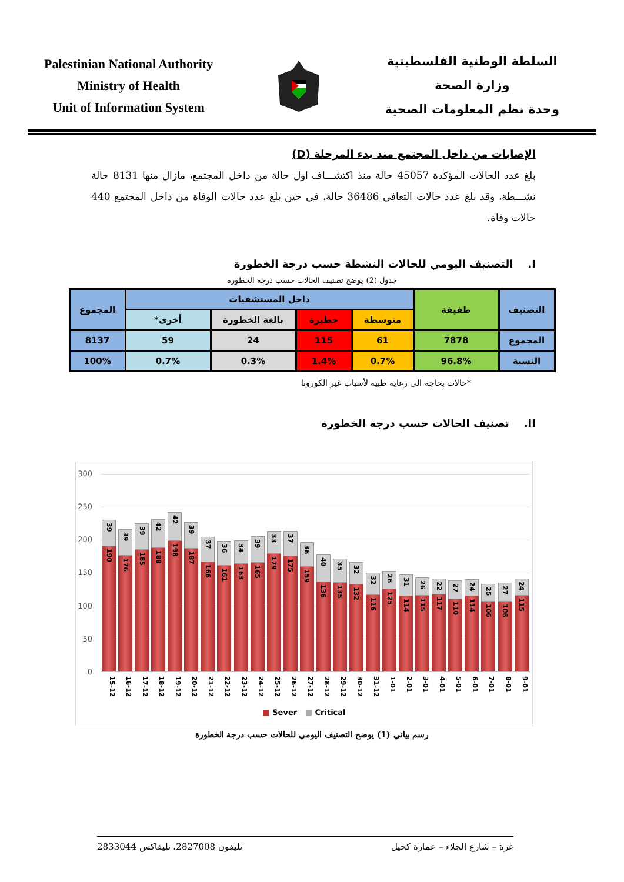Palestinian National Authority
Ministry of Health
Unit of Information System
السلطة الوطنية الفلسطينية
وزارة الصحة
وحدة نظم المعلومات الصحية
الإصابات من داخل المجتمع منذ بدء المرحلة (D)
بلغ عدد الحالات المؤكدة 45057 حالة منذ اكتشـــاف اول حالة من داخل المجتمع، مازال منها 8131 حالة نشـــطة، وقد بلغ عدد حالات التعافي 36486 حالة، في حين بلغ عدد حالات الوفاة من داخل المجتمع 440 حالات وفاة.
I. التصنيف اليومي للحالات النشطة حسب درجة الخطورة
جدول (2) يوضح تصنيف الحالات حسب درجة الخطورة
| التصنيف | طفيفة | داخل المستشفيات | | | | المجموع |
| --- | --- | --- | --- | --- | --- | --- |
| | | متوسطة | خطيرة | بالغة الخطورة | أخرى* | |
| المجموع | 7878 | 61 | 115 | 24 | 59 | 8137 |
| النسبة | 96.8% | 0.7% | 1.4% | 0.3% | 0.7% | 100% |
*حالات بحاجة الى رعاية طبية لأسباب غير الكورونا
II. تصنيف الحالات حسب درجة الخطورة
300
250
200
150
100
50
0
39
190
39
176
39
185
42
188
42
198
39
187
37
166
36
161
34
163
39
165
33
179
37
175
36
159
40
136
35
135
32
132
32
116
26
125
31
114
26
115
22
117
27
110
24
114
25
106
27
106
24
115
15-12 16-12 17-12 18-12 19-12 20-12 21-12 22-12 23-12 24-12 25-12 26-12 27-12 28-12 29-12 30-12 31-12 1-01 2-01 3-01 4-01 5-01 6-01 7-01 8-01 9-01
■ Sever ■ Critical
رسم بياني (1) يوضح التصنيف اليومي للحالات حسب درجة الخطورة
غزة – شارع الجلاء – عمارة كحيل تليفون 2827008، تليفاكس 2833044